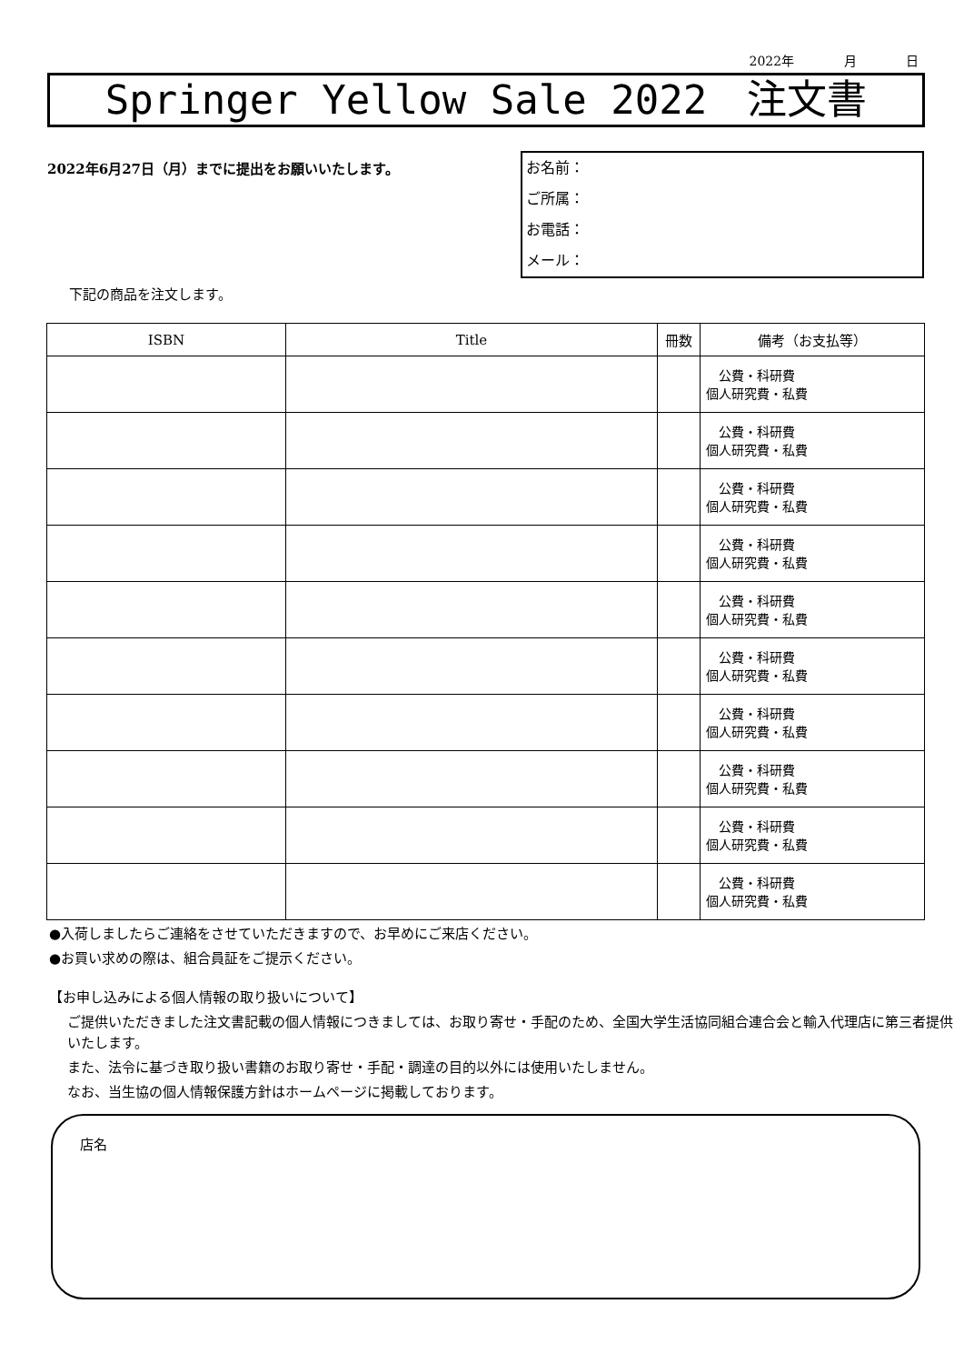2022年 月 日
Springer Yellow Sale 2022　注文書
2022年6月27日（月）までに提出をお願いいたします。
お名前：
ご所属：
お電話：
メール：
下記の商品を注文します。
| ISBN | Title | 冊数 | 備考（お支払等） |
| --- | --- | --- | --- |
| | | | 公費・科研費 個人研究費・私費 |
| | | | 公費・科研費 個人研究費・私費 |
| | | | 公費・科研費 個人研究費・私費 |
| | | | 公費・科研費 個人研究費・私費 |
| | | | 公費・科研費 個人研究費・私費 |
| | | | 公費・科研費 個人研究費・私費 |
| | | | 公費・科研費 個人研究費・私費 |
| | | | 公費・科研費 個人研究費・私費 |
| | | | 公費・科研費 個人研究費・私費 |
| | | | 公費・科研費 個人研究費・私費 |
●入荷しましたらご連絡をさせていただきますので、お早めにご来店ください。
●お買い求めの際は、組合員証をご提示ください。
【お申し込みによる個人情報の取り扱いについて】
ご提供いただきました注文書記載の個人情報につきましては、お取り寄せ・手配のため、全国大学生活協同組合連合会と輸入代理店に第三者提供いたします。
また、法令に基づき取り扱い書籍のお取り寄せ・手配・調達の目的以外には使用いたしません。
なお、当生協の個人情報保護方針はホームページに掲載しております。
店名